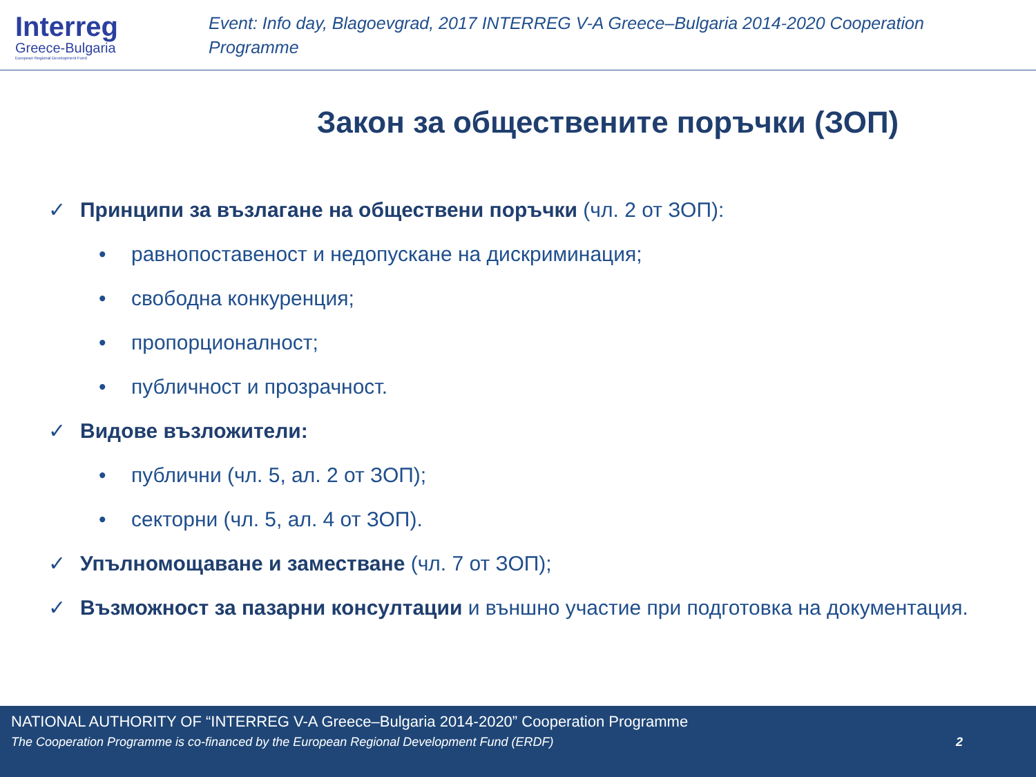Interreg
Greece-Bulgaria
European Regional Development Fund
Event: Info day, Blagoevgrad, 2017 INTERREG V-A Greece–Bulgaria 2014-2020 Cooperation
Programme
Закон за обществените поръчки (ЗОП)
✓ Принципи за възлагане на обществени поръчки (чл. 2 от ЗОП):
• равнопоставеност и недопускане на дискриминация;
• свободна конкуренция;
• пропорционалност;
• публичност и прозрачност.
✓ Видове възложители:
• публични (чл. 5, ал. 2 от ЗОП);
• секторни (чл. 5, ал. 4 от ЗОП).
✓ Упълномощаване и заместване (чл. 7 от ЗОП);
✓ Възможност за пазарни консултации и външно участие при подготовка на документация.
NATIONAL AUTHORITY OF “INTERREG V-A Greece–Bulgaria 2014-2020” Cooperation Programme
The Cooperation Programme is co-financed by the European Regional Development Fund (ERDF) 2